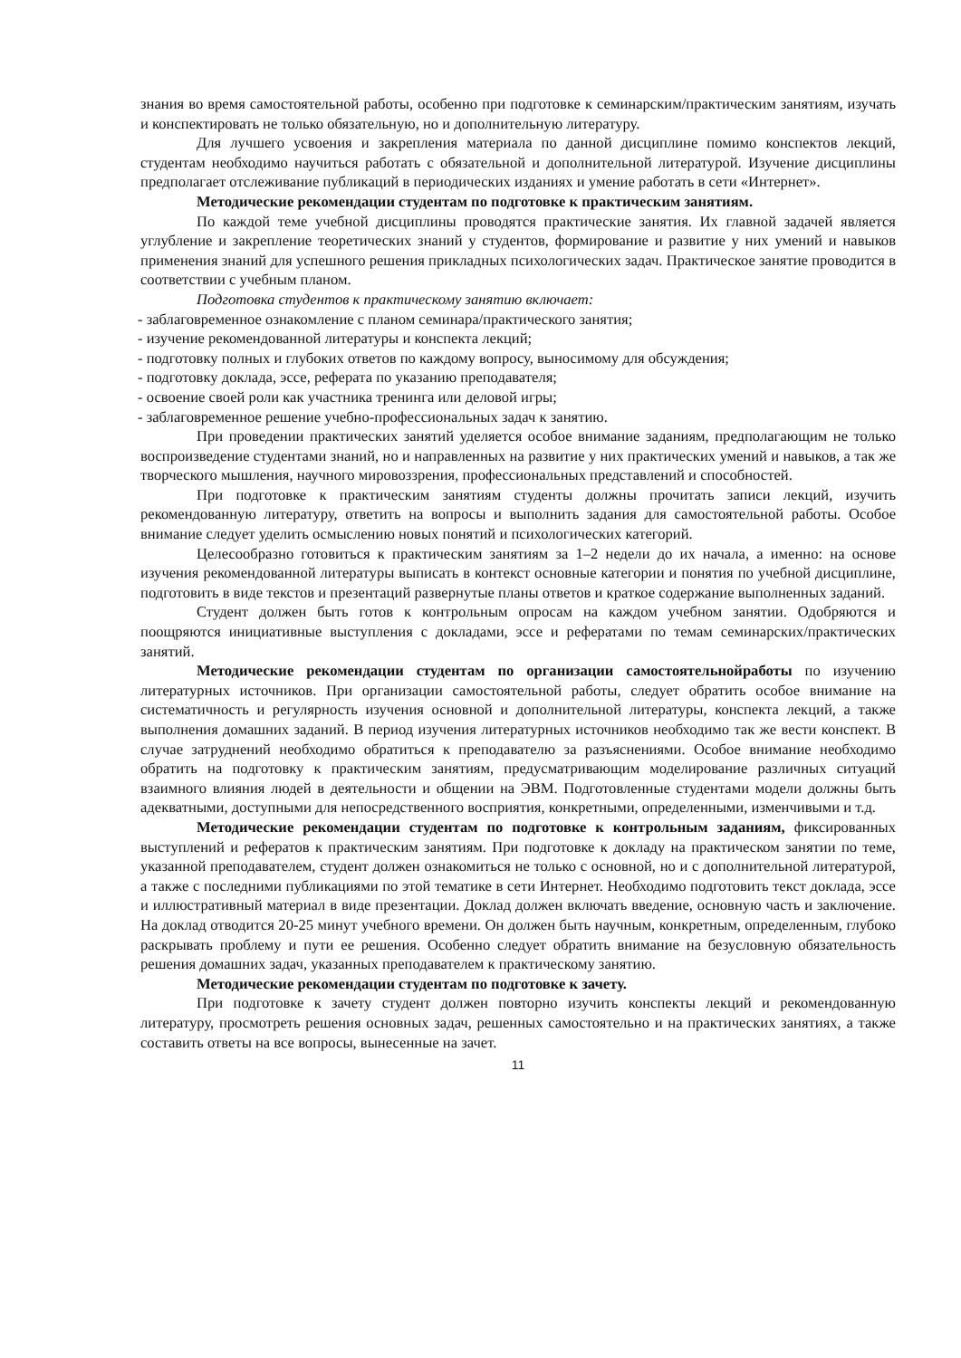знания во время самостоятельной работы, особенно при подготовке к семинарским/практическим занятиям, изучать и конспектировать не только обязательную, но и дополнительную литературу.
Для лучшего усвоения и закрепления материала по данной дисциплине помимо конспектов лекций, студентам необходимо научиться работать с обязательной и дополнительной литературой. Изучение дисциплины предполагает отслеживание публикаций в периодических изданиях и умение работать в сети «Интернет».
Методические рекомендации студентам по подготовке к практическим занятиям.
По каждой теме учебной дисциплины проводятся практические занятия. Их главной задачей является углубление и закрепление теоретических знаний у студентов, формирование и развитие у них умений и навыков применения знаний для успешного решения прикладных психологических задач. Практическое занятие проводится в соответствии с учебным планом.
Подготовка студентов к практическому занятию включает:
- заблаговременное ознакомление с планом семинара/практического занятия;
- изучение рекомендованной литературы и конспекта лекций;
- подготовку полных и глубоких ответов по каждому вопросу, выносимому для обсуждения;
- подготовку доклада, эссе, реферата по указанию преподавателя;
- освоение своей роли как участника тренинга или деловой игры;
- заблаговременное решение учебно-профессиональных задач к занятию.
При проведении практических занятий уделяется особое внимание заданиям, предполагающим не только воспроизведение студентами знаний, но и направленных на развитие у них практических умений и навыков, а так же творческого мышления, научного мировоззрения, профессиональных представлений и способностей.
При подготовке к практическим занятиям студенты должны прочитать записи лекций, изучить рекомендованную литературу, ответить на вопросы и выполнить задания для самостоятельной работы. Особое внимание следует уделить осмыслению новых понятий и психологических категорий.
Целесообразно готовиться к практическим занятиям за 1–2 недели до их начала, а именно: на основе изучения рекомендованной литературы выписать в контекст основные категории и понятия по учебной дисциплине, подготовить в виде текстов и презентаций развернутые планы ответов и краткое содержание выполненных заданий.
Студент должен быть готов к контрольным опросам на каждом учебном занятии. Одобряются и поощряются инициативные выступления с докладами, эссе и рефератами по темам семинарских/практических занятий.
Методические рекомендации студентам по организации самостоятельнойработы по изучению литературных источников. При организации самостоятельной работы, следует обратить особое внимание на систематичность и регулярность изучения основной и дополнительной литературы, конспекта лекций, а также выполнения домашних заданий. В период изучения литературных источников необходимо так же вести конспект. В случае затруднений необходимо обратиться к преподавателю за разъяснениями. Особое внимание необходимо обратить на подготовку к практическим занятиям, предусматривающим моделирование различных ситуаций взаимного влияния людей в деятельности и общении на ЭВМ. Подготовленные студентами модели должны быть адекватными, доступными для непосредственного восприятия, конкретными, определенными, изменчивыми и т.д.
Методические рекомендации студентам по подготовке к контрольным заданиям, фиксированных выступлений и рефератов к практическим занятиям. При подготовке к докладу на практическом занятии по теме, указанной преподавателем, студент должен ознакомиться не только с основной, но и с дополнительной литературой, а также с последними публикациями по этой тематике в сети Интернет. Необходимо подготовить текст доклада, эссе и иллюстративный материал в виде презентации. Доклад должен включать введение, основную часть и заключение. На доклад отводится 20-25 минут учебного времени. Он должен быть научным, конкретным, определенным, глубоко раскрывать проблему и пути ее решения. Особенно следует обратить внимание на безусловную обязательность решения домашних задач, указанных преподавателем к практическому занятию.
Методические рекомендации студентам по подготовке к зачету.
При подготовке к зачету студент должен повторно изучить конспекты лекций и рекомендованную литературу, просмотреть решения основных задач, решенных самостоятельно и на практических занятиях, а также составить ответы на все вопросы, вынесенные на зачет.
11